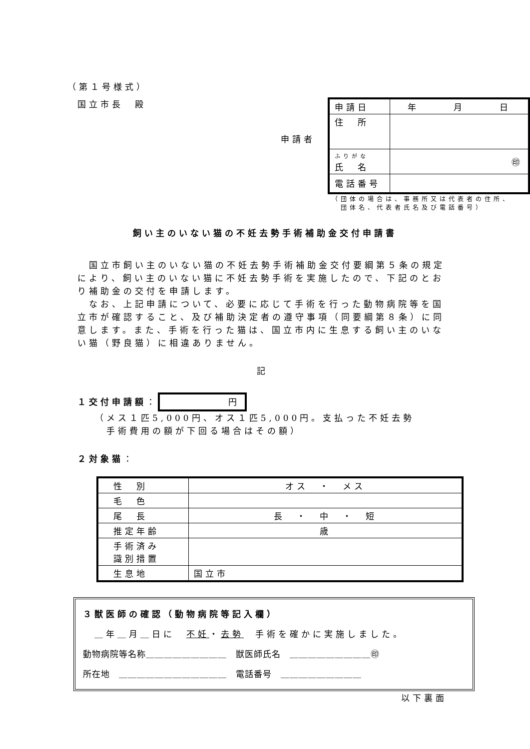（第１号様式）
国立市長　殿
申請者
| 申請日 | 年 月 日 |
| 住 所 | |
| ふりがな 氏 名 | ㊞ |
| 電話番号 | |
（団体の場合は、事務所又は代表者の住所、
　団体名、代表者氏名及び電話番号）
飼い主のいない猫の不妊去勢手術補助金交付申請書
　国立市飼い主のいない猫の不妊去勢手術補助金交付要綱第５条の規定により、飼い主のいない猫に不妊去勢手術を実施したので、下記のとおり補助金の交付を申請します。
　なお、上記申請について、必要に応じて手術を行った動物病院等を国立市が確認すること、及び補助決定者の遵守事項（同要綱第８条）に同意します。また、手術を行った猫は、国立市内に生息する飼い主のいない猫（野良猫）に相違ありません。
記
１交付申請額： 円
（メス１匹5,000円、オス１匹5,000円。支払った不妊去勢
　手術費用の額が下回る場合はその額）
２対象猫：
| 性 別 | オス ・ メス |
| 毛 色 | |
| 尾 長 | 長 ・ 中 ・ 短 |
| 推定年齢 | 歳 |
| 手術済み 識別措置 | |
| 生息地 | 国立市 |
３獣医師の確認（動物病院等記入欄）
　＿年＿月＿日に　不妊・去勢　手術を確かに実施しました。
動物病院等名称＿＿＿＿＿＿＿＿＿　獣医師氏名　＿＿＿＿＿＿＿＿＿㊞
所在地　＿＿＿＿＿＿＿＿＿＿＿＿　電話番号　＿＿＿＿＿＿＿＿＿
以下裏面